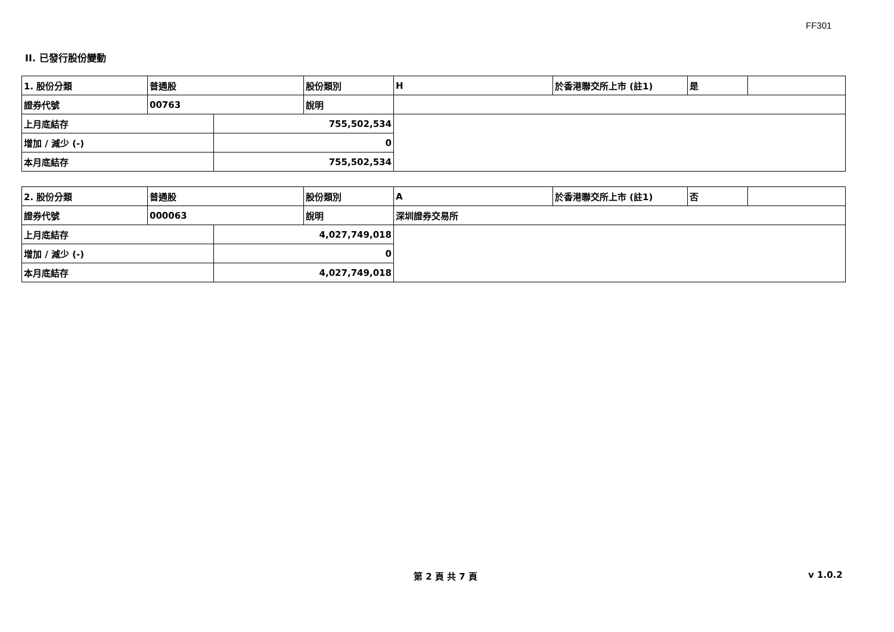FF301
II. 已發行股份變動
| 1. 股份分類 | 普通股 | | 股份類別 | H | 於香港聯交所上市 (註1) | 是 | |
| 證券代號 | 00763 | | 說明 | | | | |
| 上月底結存 | | 755,502,534 | | | | | |
| 增加 / 減少 (-) | | 0 | | | | | |
| 本月底結存 | | 755,502,534 | | | | | |
| 2. 股份分類 | 普通股 | | 股份類別 | A | 於香港聯交所上市 (註1) | 否 | |
| 證券代號 | 000063 | | 說明 | 深圳證券交易所 | | | |
| 上月底結存 | | 4,027,749,018 | | | | | |
| 增加 / 減少 (-) | | 0 | | | | | |
| 本月底結存 | | 4,027,749,018 | | | | | |
第 2 頁 共 7 頁 v 1.0.2